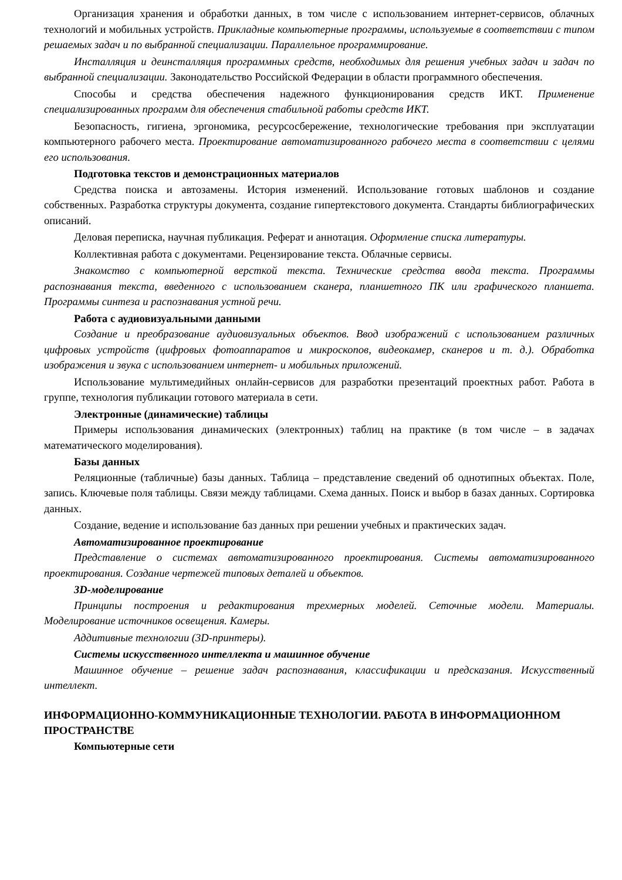Организация хранения и обработки данных, в том числе с использованием интернет-сервисов, облачных технологий и мобильных устройств. Прикладные компьютерные программы, используемые в соответствии с типом решаемых задач и по выбранной специализации. Параллельное программирование.
Инсталляция и деинсталляция программных средств, необходимых для решения учебных задач и задач по выбранной специализации. Законодательство Российской Федерации в области программного обеспечения.
Способы и средства обеспечения надежного функционирования средств ИКТ. Применение специализированных программ для обеспечения стабильной работы средств ИКТ.
Безопасность, гигиена, эргономика, ресурсосбережение, технологические требования при эксплуатации компьютерного рабочего места. Проектирование автоматизированного рабочего места в соответствии с целями его использования.
Подготовка текстов и демонстрационных материалов
Средства поиска и автозамены. История изменений. Использование готовых шаблонов и создание собственных. Разработка структуры документа, создание гипертекстового документа. Стандарты библиографических описаний.
Деловая переписка, научная публикация. Реферат и аннотация. Оформление списка литературы.
Коллективная работа с документами. Рецензирование текста. Облачные сервисы.
Знакомство с компьютерной версткой текста. Технические средства ввода текста. Программы распознавания текста, введенного с использованием сканера, планшетного ПК или графического планшета. Программы синтеза и распознавания устной речи.
Работа с аудиовизуальными данными
Создание и преобразование аудиовизуальных объектов. Ввод изображений с использованием различных цифровых устройств (цифровых фотоаппаратов и микроскопов, видеокамер, сканеров и т. д.). Обработка изображения и звука с использованием интернет- и мобильных приложений.
Использование мультимедийных онлайн-сервисов для разработки презентаций проектных работ. Работа в группе, технология публикации готового материала в сети.
Электронные (динамические) таблицы
Примеры использования динамических (электронных) таблиц на практике (в том числе – в задачах математического моделирования).
Базы данных
Реляционные (табличные) базы данных. Таблица – представление сведений об однотипных объектах. Поле, запись. Ключевые поля таблицы. Связи между таблицами. Схема данных. Поиск и выбор в базах данных. Сортировка данных.
Создание, ведение и использование баз данных при решении учебных и практических задач.
Автоматизированное проектирование
Представление о системах автоматизированного проектирования. Системы автоматизированного проектирования. Создание чертежей типовых деталей и объектов.
3D-моделирование
Принципы построения и редактирования трехмерных моделей. Сеточные модели. Материалы. Моделирование источников освещения. Камеры.
Аддитивные технологии (3D-принтеры).
Системы искусственного интеллекта и машинное обучение
Машинное обучение – решение задач распознавания, классификации и предсказания. Искусственный интеллект.
ИНФОРМАЦИОННО-КОММУНИКАЦИОННЫЕ ТЕХНОЛОГИИ. РАБОТА В ИНФОРМАЦИОННОМ ПРОСТРАНСТВЕ
Компьютерные сети